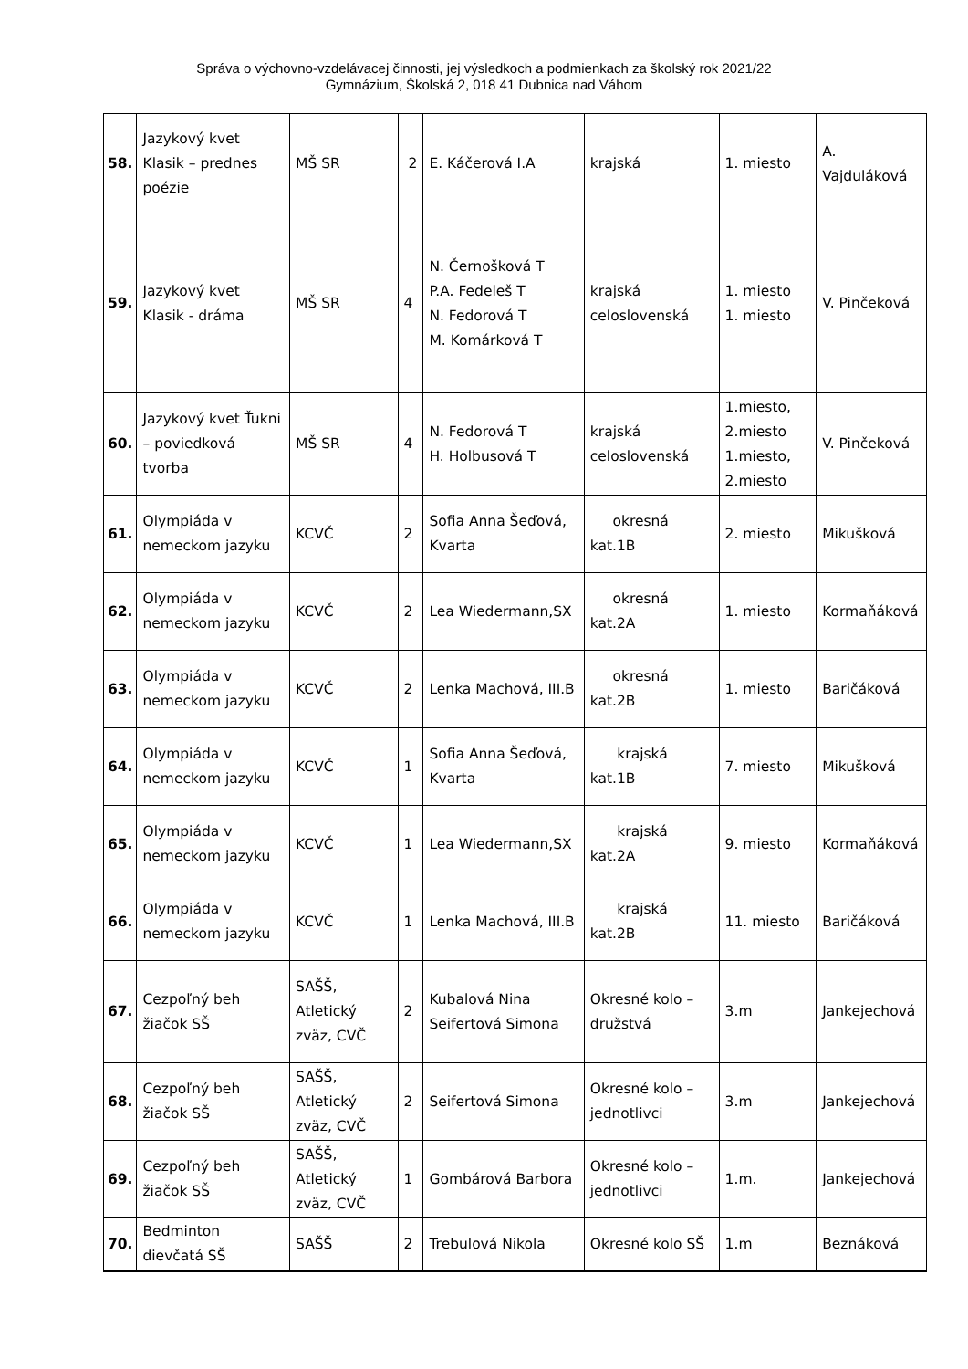Správa o výchovno-vzdelávacej činnosti, jej výsledkoch a podmienkach za školský rok 2021/22
Gymnázium, Školská 2, 018 41 Dubnica nad Váhom
| 58. | Jazykový kvet Klasik – prednes poézie | MŠ SR | 2 | E. Káčerová I.A | krajská | 1. miesto | A. Vajduláková |
| 59. | Jazykový kvet Klasik - dráma | MŠ SR | 4 | N. Černošková T P.A. Fedeleš T N. Fedorová T M. Komárková T | krajská celoslovenská | 1. miesto 1. miesto | V. Pinčeková |
| 60. | Jazykový kvet Ťukni – poviedková tvorba | MŠ SR | 4 | N. Fedorová T H. Holbusová T | krajská celoslovenská | 1.miesto, 2.miesto 1.miesto, 2.miesto | V. Pinčeková |
| 61. | Olympiáda v nemeckom jazyku | KCVČ | 2 | Sofia Anna Šeďová, Kvarta | okresná kat.1B | 2. miesto | Mikušková |
| 62. | Olympiáda v nemeckom jazyku | KCVČ | 2 | Lea Wiedermann,SX | okresná kat.2A | 1. miesto | Kormaňáková |
| 63. | Olympiáda v nemeckom jazyku | KCVČ | 2 | Lenka Machová, III.B | okresná kat.2B | 1. miesto | Baričáková |
| 64. | Olympiáda v nemeckom jazyku | KCVČ | 1 | Sofia Anna Šeďová, Kvarta | krajská kat.1B | 7. miesto | Mikušková |
| 65. | Olympiáda v nemeckom jazyku | KCVČ | 1 | Lea Wiedermann,SX | krajská kat.2A | 9. miesto | Kormaňáková |
| 66. | Olympiáda v nemeckom jazyku | KCVČ | 1 | Lenka Machová, III.B | krajská kat.2B | 11. miesto | Baričáková |
| 67. | Cezpoľný beh žiačok SŠ | SAŠŠ, Atletický zväz, CVČ | 2 | Kubalová Nina Seifertová Simona | Okresné kolo – družstvá | 3.m | Jankejechová |
| 68. | Cezpoľný beh žiačok SŠ | SAŠŠ, Atletický zväz, CVČ | 2 | Seifertová Simona | Okresné kolo – jednotlivci | 3.m | Jankejechová |
| 69. | Cezpoľný beh žiačok SŠ | SAŠŠ, Atletický zväz, CVČ | 1 | Gombárová Barbora | Okresné kolo – jednotlivci | 1.m. | Jankejechová |
| 70. | Bedminton dievčatá SŠ | SAŠŠ | 2 | Trebulová Nikola | Okresné kolo SŠ | 1.m | Beznáková |